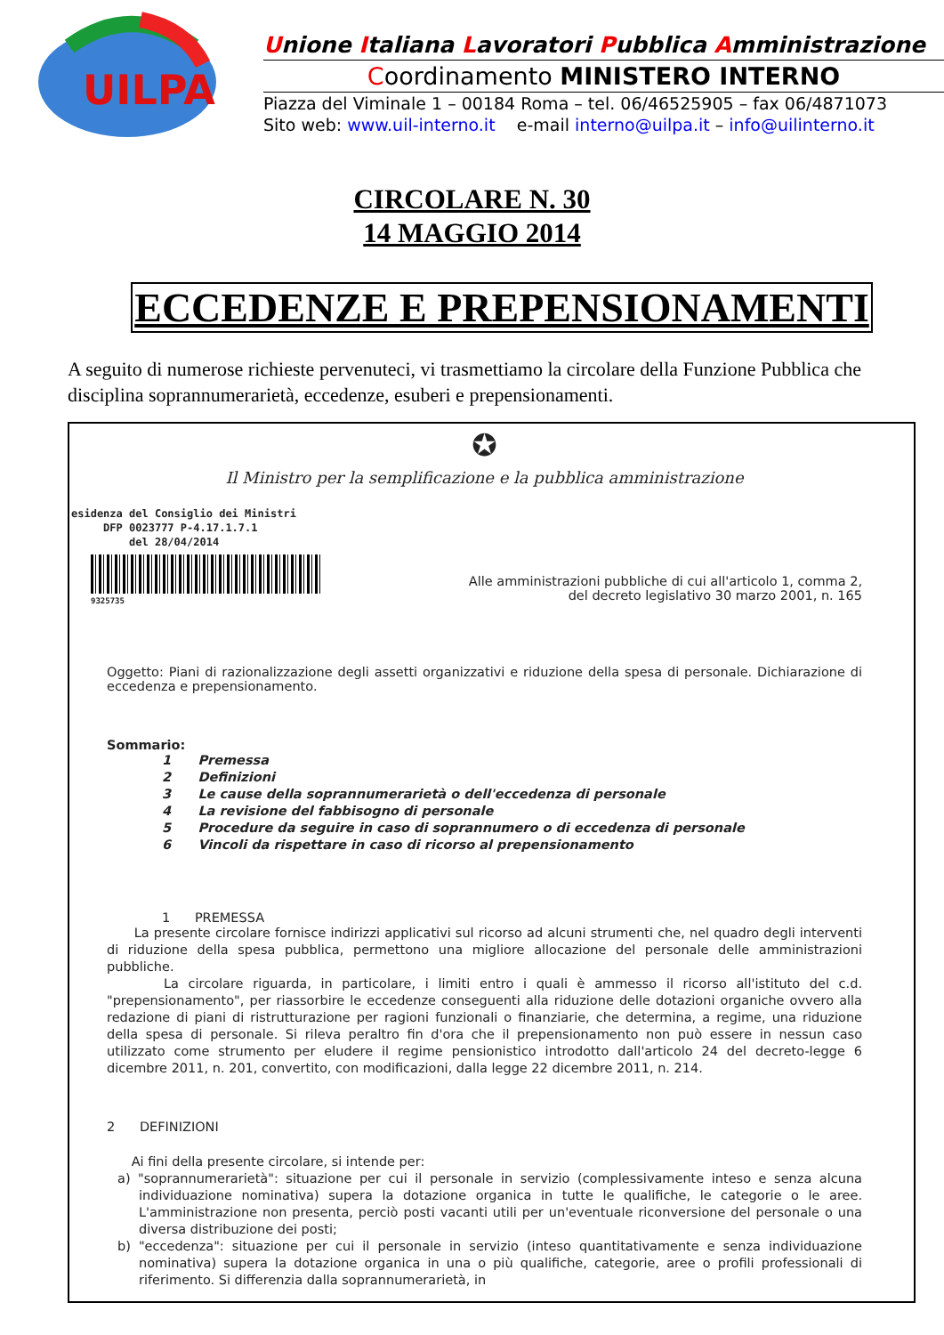UILPA
Unione Italiana Lavoratori Pubblica Amministrazione
Coordinamento MINISTERO INTERNO
Piazza del Viminale 1 – 00184 Roma – tel. 06/46525905 – fax 06/4871073
Sito web: www.uil-interno.it e-mail interno@uilpa.it – info@uilinterno.it
CIRCOLARE N. 30
14 MAGGIO 2014
ECCEDENZE E PREPENSIONAMENTI
A seguito di numerose richieste pervenuteci, vi trasmettiamo la circolare della Funzione Pubblica che disciplina soprannumerarietà, eccedenze, esuberi e prepensionamenti.
✪
Il Ministro per la semplificazione e la pubblica amministrazione
esidenza del Consiglio dei Ministri
DFP 0023777 P-4.17.1.7.1
del 28/04/2014
9325735
Alle amministrazioni pubbliche di cui all'articolo 1, comma 2,
del decreto legislativo 30 marzo 2001, n. 165
Oggetto: Piani di razionalizzazione degli assetti organizzativi e riduzione della spesa di personale. Dichiarazione di eccedenza e prepensionamento.
Sommario:
1 Premessa
2 Definizioni
3 Le cause della soprannumerarietà o dell'eccedenza di personale
4 La revisione del fabbisogno di personale
5 Procedure da seguire in caso di soprannumero o di eccedenza di personale
6 Vincoli da rispettare in caso di ricorso al prepensionamento
1 PREMESSA
La presente circolare fornisce indirizzi applicativi sul ricorso ad alcuni strumenti che, nel quadro degli interventi di riduzione della spesa pubblica, permettono una migliore allocazione del personale delle amministrazioni pubbliche.
La circolare riguarda, in particolare, i limiti entro i quali è ammesso il ricorso all'istituto del c.d. "prepensionamento", per riassorbire le eccedenze conseguenti alla riduzione delle dotazioni organiche ovvero alla redazione di piani di ristrutturazione per ragioni funzionali o finanziarie, che determina, a regime, una riduzione della spesa di personale. Si rileva peraltro fin d'ora che il prepensionamento non può essere in nessun caso utilizzato come strumento per eludere il regime pensionistico introdotto dall'articolo 24 del decreto-legge 6 dicembre 2011, n. 201, convertito, con modificazioni, dalla legge 22 dicembre 2011, n. 214.
2 DEFINIZIONI
Ai fini della presente circolare, si intende per:
a) "soprannumerarietà": situazione per cui il personale in servizio (complessivamente inteso e senza alcuna individuazione nominativa) supera la dotazione organica in tutte le qualifiche, le categorie o le aree. L'amministrazione non presenta, perciò posti vacanti utili per un'eventuale riconversione del personale o una diversa distribuzione dei posti;
b) "eccedenza": situazione per cui il personale in servizio (inteso quantitativamente e senza individuazione nominativa) supera la dotazione organica in una o più qualifiche, categorie, aree o profili professionali di riferimento. Si differenzia dalla soprannumerarietà, in